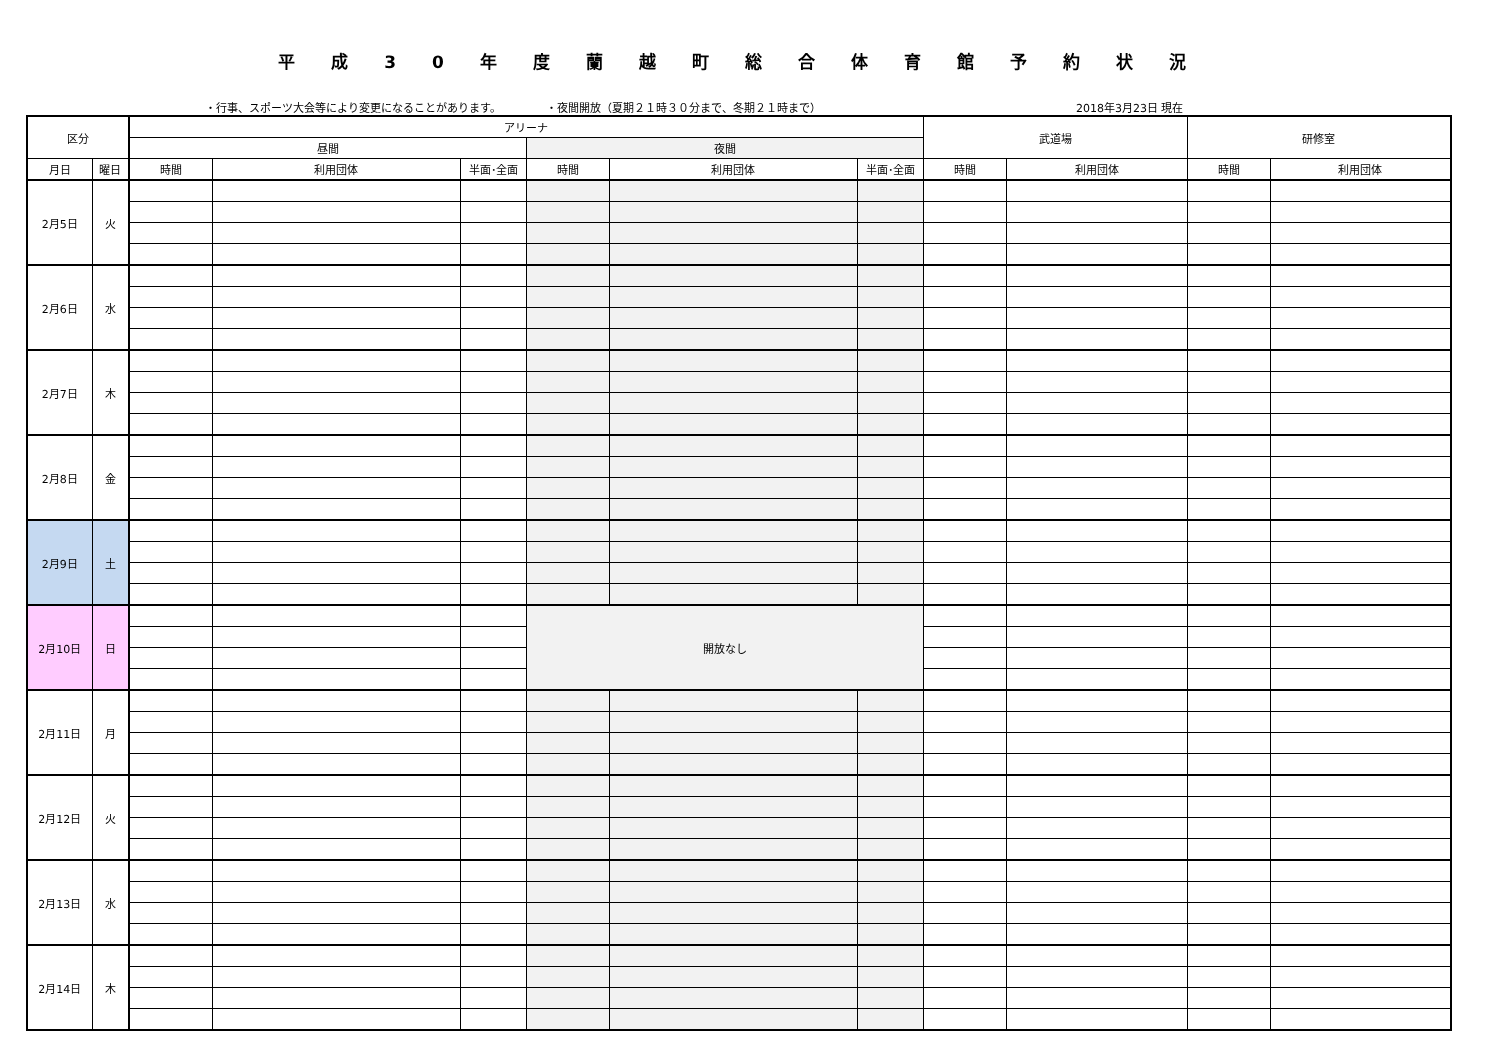平成30年度蘭越町総合体育館予約状況
・行事、スポーツ大会等により変更になることがあります。 ・夜間開放（夏期２１時３０分まで、冬期２１時まで） 2018年3月23日 現在
| 区分 | | アリーナ | | | | | | 武道場 | | 研修室 | |
| --- | --- | --- | --- | --- | --- | --- | --- | --- | --- | --- | --- |
| | | 昼間 | | | 夜間 | | | | | | |
| 月日 | 曜日 | 時間 | 利用団体 | 半面･全面 | 時間 | 利用団体 | 半面･全面 | 時間 | 利用団体 | 時間 | 利用団体 |
| 2月5日 | 火 | | | | | | | | | | |
| 2月6日 | 水 | | | | | | | | | | |
| 2月7日 | 木 | | | | | | | | | | |
| 2月8日 | 金 | | | | | | | | | | |
| 2月9日 | 土 | | | | | | | | | | |
| 2月10日 | 日 | | | | 開放なし | | | | | | |
| 2月11日 | 月 | | | | | | | | | | |
| 2月12日 | 火 | | | | | | | | | | |
| 2月13日 | 水 | | | | | | | | | | |
| 2月14日 | 木 | | | | | | | | | | |